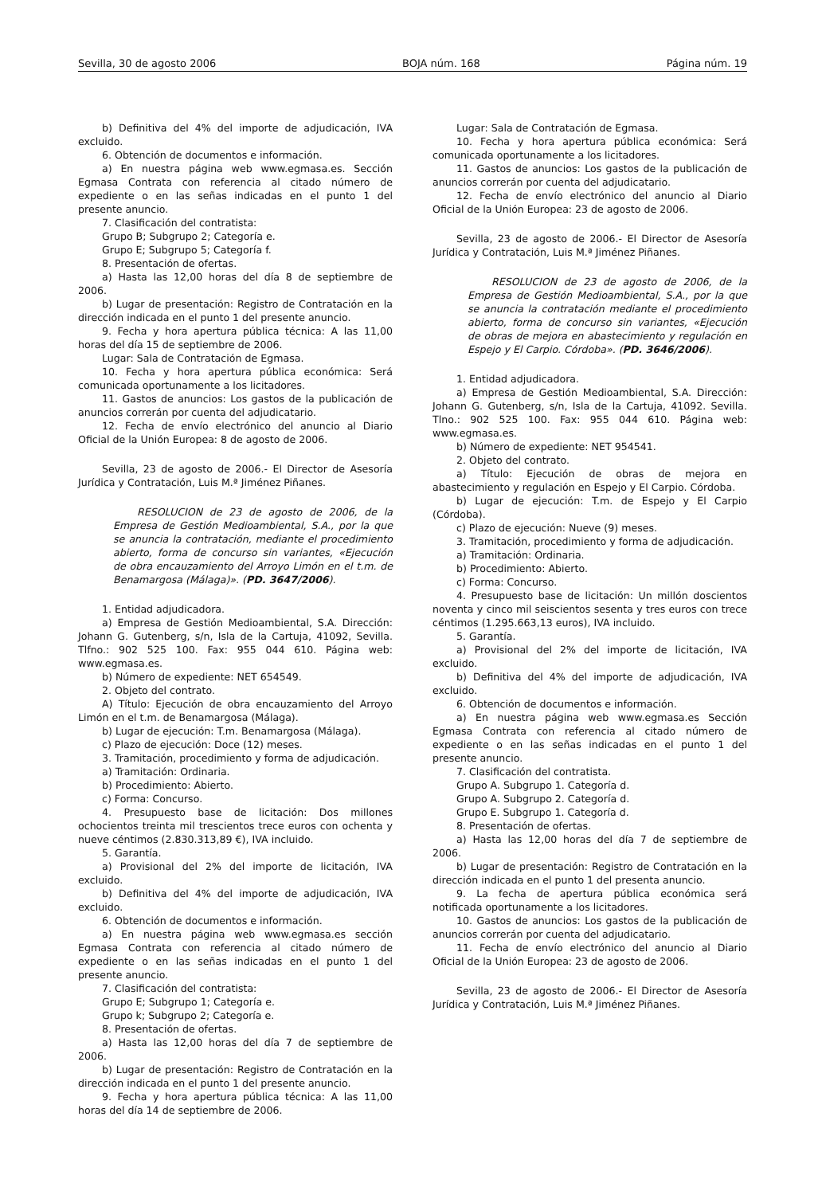Sevilla, 30 de agosto 2006 BOJA núm. 168 Página núm. 19
b) Definitiva del 4% del importe de adjudicación, IVA excluido.
6. Obtención de documentos e información.
a) En nuestra página web www.egmasa.es. Sección Egmasa Contrata con referencia al citado número de expediente o en las señas indicadas en el punto 1 del presente anuncio.
7. Clasificación del contratista:
Grupo B; Subgrupo 2; Categoría e.
Grupo E; Subgrupo 5; Categoría f.
8. Presentación de ofertas.
a) Hasta las 12,00 horas del día 8 de septiembre de 2006.
b) Lugar de presentación: Registro de Contratación en la dirección indicada en el punto 1 del presente anuncio.
9. Fecha y hora apertura pública técnica: A las 11,00 horas del día 15 de septiembre de 2006.
Lugar: Sala de Contratación de Egmasa.
10. Fecha y hora apertura pública económica: Será comunicada oportunamente a los licitadores.
11. Gastos de anuncios: Los gastos de la publicación de anuncios correrán por cuenta del adjudicatario.
12. Fecha de envío electrónico del anuncio al Diario Oficial de la Unión Europea: 8 de agosto de 2006.
Sevilla, 23 de agosto de 2006.- El Director de Asesoría Jurídica y Contratación, Luis M.ª Jiménez Piñanes.
RESOLUCION de 23 de agosto de 2006, de la Empresa de Gestión Medioambiental, S.A., por la que se anuncia la contratación, mediante el procedimiento abierto, forma de concurso sin variantes, «Ejecución de obra encauzamiento del Arroyo Limón en el t.m. de Benamargosa (Málaga)». (PD. 3647/2006).
1. Entidad adjudicadora.
a) Empresa de Gestión Medioambiental, S.A. Dirección: Johann G. Gutenberg, s/n, Isla de la Cartuja, 41092, Sevilla. Tlfno.: 902 525 100. Fax: 955 044 610. Página web: www.egmasa.es.
b) Número de expediente: NET 654549.
2. Objeto del contrato.
A) Título: Ejecución de obra encauzamiento del Arroyo Limón en el t.m. de Benamargosa (Málaga).
b) Lugar de ejecución: T.m. Benamargosa (Málaga).
c) Plazo de ejecución: Doce (12) meses.
3. Tramitación, procedimiento y forma de adjudicación.
a) Tramitación: Ordinaria.
b) Procedimiento: Abierto.
c) Forma: Concurso.
4. Presupuesto base de licitación: Dos millones ochocientos treinta mil trescientos trece euros con ochenta y nueve céntimos (2.830.313,89 €), IVA incluido.
5. Garantía.
a) Provisional del 2% del importe de licitación, IVA excluido.
b) Definitiva del 4% del importe de adjudicación, IVA excluido.
6. Obtención de documentos e información.
a) En nuestra página web www.egmasa.es sección Egmasa Contrata con referencia al citado número de expediente o en las señas indicadas en el punto 1 del presente anuncio.
7. Clasificación del contratista:
Grupo E; Subgrupo 1; Categoría e.
Grupo k; Subgrupo 2; Categoría e.
8. Presentación de ofertas.
a) Hasta las 12,00 horas del día 7 de septiembre de 2006.
b) Lugar de presentación: Registro de Contratación en la dirección indicada en el punto 1 del presente anuncio.
9. Fecha y hora apertura pública técnica: A las 11,00 horas del día 14 de septiembre de 2006.
Lugar: Sala de Contratación de Egmasa.
10. Fecha y hora apertura pública económica: Será comunicada oportunamente a los licitadores.
11. Gastos de anuncios: Los gastos de la publicación de anuncios correrán por cuenta del adjudicatario.
12. Fecha de envío electrónico del anuncio al Diario Oficial de la Unión Europea: 23 de agosto de 2006.
Sevilla, 23 de agosto de 2006.- El Director de Asesoría Jurídica y Contratación, Luis M.ª Jiménez Piñanes.
RESOLUCION de 23 de agosto de 2006, de la Empresa de Gestión Medioambiental, S.A., por la que se anuncia la contratación mediante el procedimiento abierto, forma de concurso sin variantes, «Ejecución de obras de mejora en abastecimiento y regulación en Espejo y El Carpio. Córdoba». (PD. 3646/2006).
1. Entidad adjudicadora.
a) Empresa de Gestión Medioambiental, S.A. Dirección: Johann G. Gutenberg, s/n, Isla de la Cartuja, 41092. Sevilla. Tlno.: 902 525 100. Fax: 955 044 610. Página web: www.egmasa.es.
b) Número de expediente: NET 954541.
2. Objeto del contrato.
a) Título: Ejecución de obras de mejora en abastecimiento y regulación en Espejo y El Carpio. Córdoba.
b) Lugar de ejecución: T.m. de Espejo y El Carpio (Córdoba).
c) Plazo de ejecución: Nueve (9) meses.
3. Tramitación, procedimiento y forma de adjudicación.
a) Tramitación: Ordinaria.
b) Procedimiento: Abierto.
c) Forma: Concurso.
4. Presupuesto base de licitación: Un millón doscientos noventa y cinco mil seiscientos sesenta y tres euros con trece céntimos (1.295.663,13 euros), IVA incluido.
5. Garantía.
a) Provisional del 2% del importe de licitación, IVA excluido.
b) Definitiva del 4% del importe de adjudicación, IVA excluido.
6. Obtención de documentos e información.
a) En nuestra página web www.egmasa.es Sección Egmasa Contrata con referencia al citado número de expediente o en las señas indicadas en el punto 1 del presente anuncio.
7. Clasificación del contratista.
Grupo A. Subgrupo 1. Categoría d.
Grupo A. Subgrupo 2. Categoría d.
Grupo E. Subgrupo 1. Categoría d.
8. Presentación de ofertas.
a) Hasta las 12,00 horas del día 7 de septiembre de 2006.
b) Lugar de presentación: Registro de Contratación en la dirección indicada en el punto 1 del presenta anuncio.
9. La fecha de apertura pública económica será notificada oportunamente a los licitadores.
10. Gastos de anuncios: Los gastos de la publicación de anuncios correrán por cuenta del adjudicatario.
11. Fecha de envío electrónico del anuncio al Diario Oficial de la Unión Europea: 23 de agosto de 2006.
Sevilla, 23 de agosto de 2006.- El Director de Asesoría Jurídica y Contratación, Luis M.ª Jiménez Piñanes.